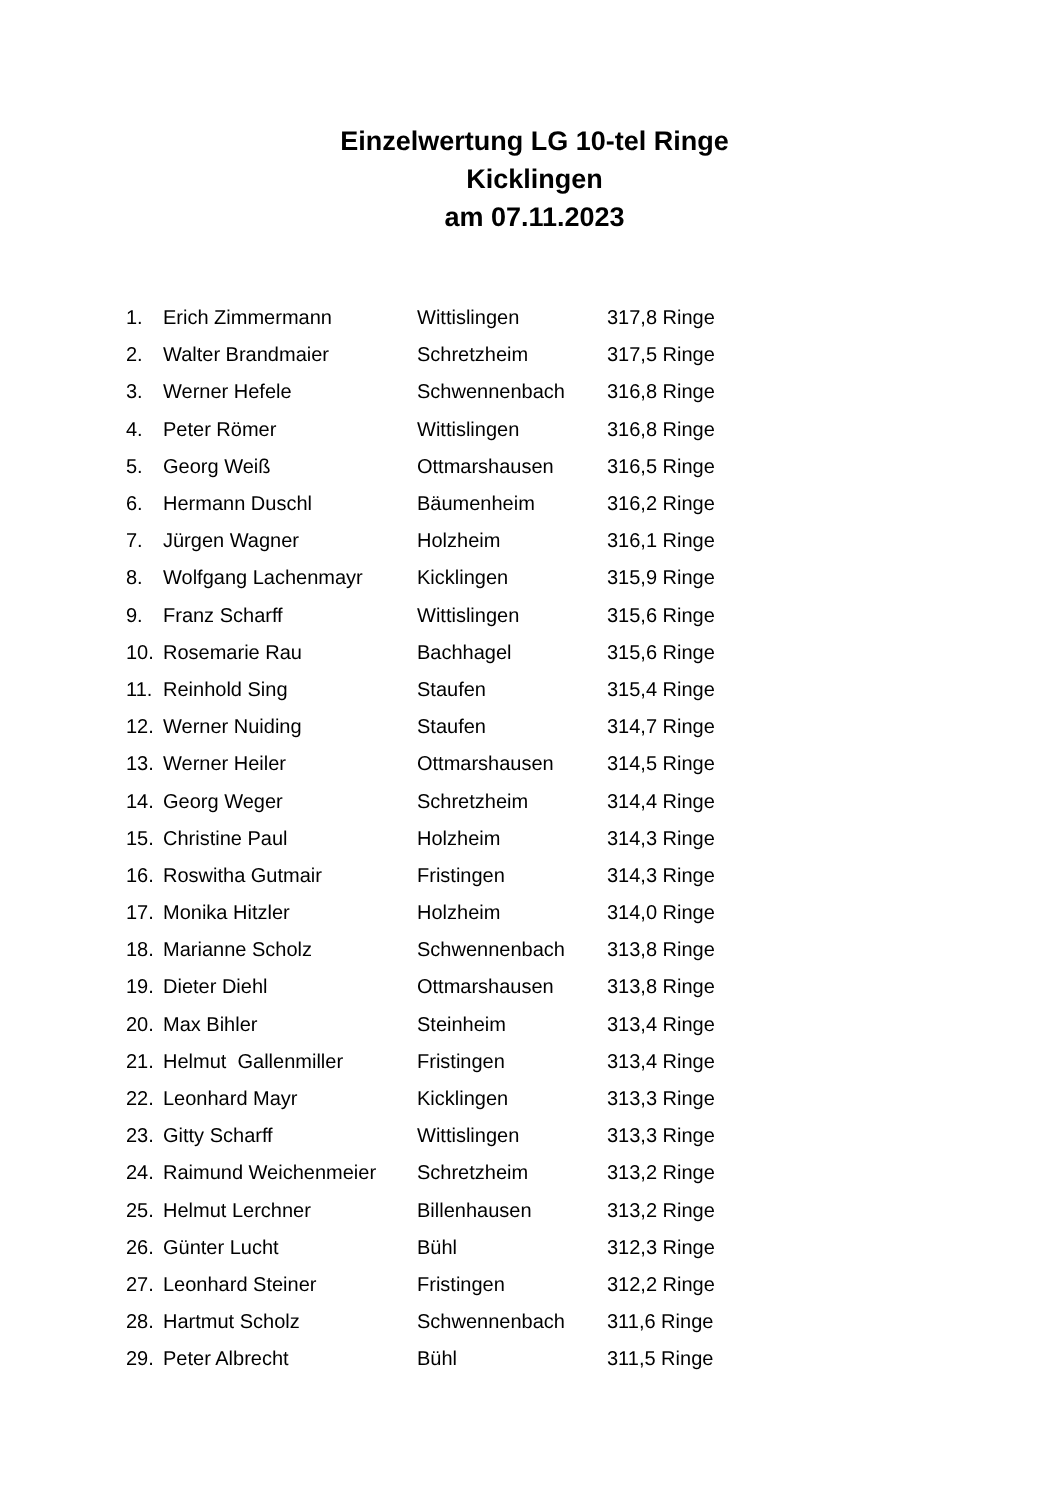Einzelwertung LG 10-tel Ringe
Kicklingen
am 07.11.2023
| 1. | Erich Zimmermann | Wittislingen | 317,8 Ringe |
| 2. | Walter Brandmaier | Schretzheim | 317,5 Ringe |
| 3. | Werner Hefele | Schwennenbach | 316,8 Ringe |
| 4. | Peter Römer | Wittislingen | 316,8 Ringe |
| 5. | Georg Weiß | Ottmarshausen | 316,5 Ringe |
| 6. | Hermann Duschl | Bäumenheim | 316,2 Ringe |
| 7. | Jürgen Wagner | Holzheim | 316,1 Ringe |
| 8. | Wolfgang Lachenmayr | Kicklingen | 315,9 Ringe |
| 9. | Franz Scharff | Wittislingen | 315,6 Ringe |
| 10. | Rosemarie Rau | Bachhagel | 315,6 Ringe |
| 11. | Reinhold Sing | Staufen | 315,4 Ringe |
| 12. | Werner Nuiding | Staufen | 314,7 Ringe |
| 13. | Werner Heiler | Ottmarshausen | 314,5 Ringe |
| 14. | Georg Weger | Schretzheim | 314,4 Ringe |
| 15. | Christine Paul | Holzheim | 314,3 Ringe |
| 16. | Roswitha Gutmair | Fristingen | 314,3 Ringe |
| 17. | Monika Hitzler | Holzheim | 314,0 Ringe |
| 18. | Marianne Scholz | Schwennenbach | 313,8 Ringe |
| 19. | Dieter Diehl | Ottmarshausen | 313,8 Ringe |
| 20. | Max Bihler | Steinheim | 313,4 Ringe |
| 21. | Helmut Gallenmiller | Fristingen | 313,4 Ringe |
| 22. | Leonhard Mayr | Kicklingen | 313,3 Ringe |
| 23. | Gitty Scharff | Wittislingen | 313,3 Ringe |
| 24. | Raimund Weichenmeier | Schretzheim | 313,2 Ringe |
| 25. | Helmut Lerchner | Billenhausen | 313,2 Ringe |
| 26. | Günter Lucht | Bühl | 312,3 Ringe |
| 27. | Leonhard Steiner | Fristingen | 312,2 Ringe |
| 28. | Hartmut Scholz | Schwennenbach | 311,6 Ringe |
| 29. | Peter Albrecht | Bühl | 311,5 Ringe |